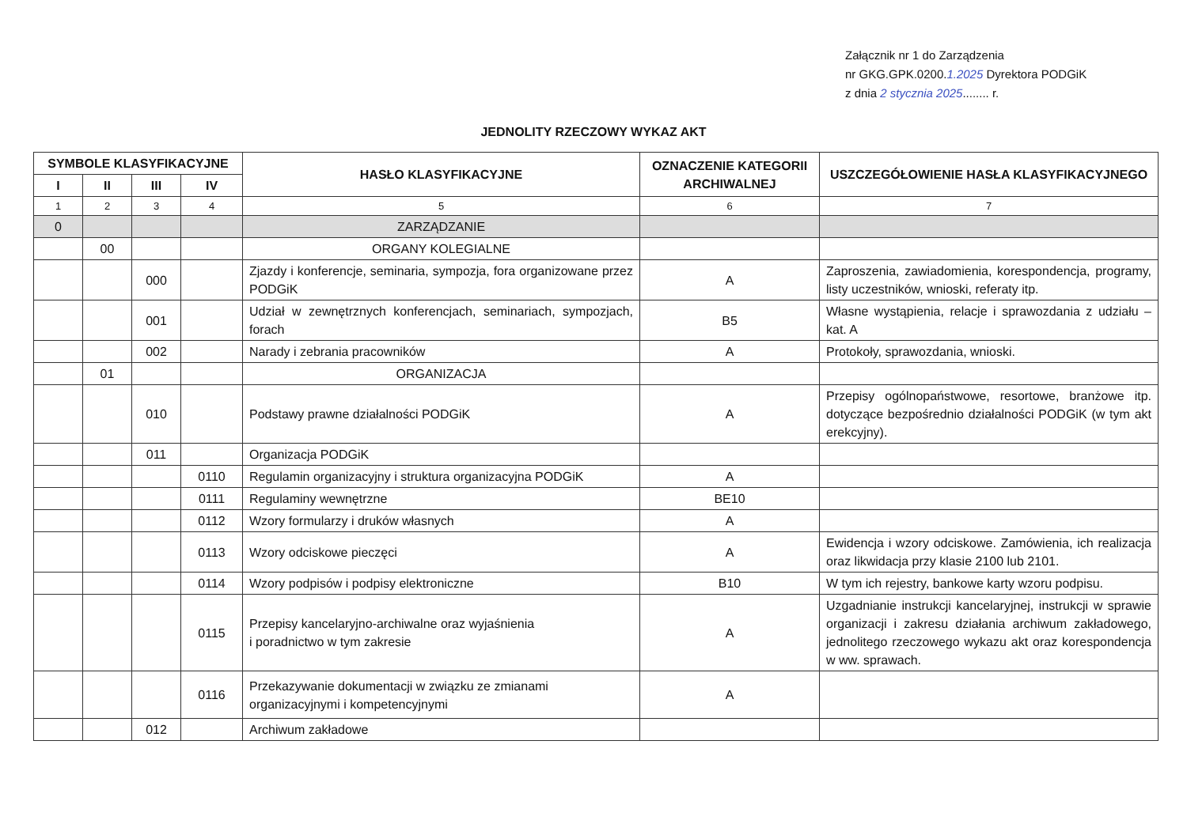Załącznik nr 1 do Zarządzenia
nr GKG.GPK.0200.1.2025 Dyrektora PODGiK
z dnia 2 stycznia 2025........ r.
JEDNOLITY RZECZOWY WYKAZ AKT
| SYMBOLE KLASYFIKACYJNE | | | | HASŁO KLASYFIKACYJNE | OZNACZENIE KATEGORII ARCHIWALNEJ | USZCZEGÓŁOWIENIE HASŁA KLASYFIKACYJNEGO |
| --- | --- | --- | --- | --- | --- | --- |
| I | II | III | IV | | | |
| 1 | 2 | 3 | 4 | 5 | 6 | 7 |
| 0 | | | | ZARZĄDZANIE | | |
| | 00 | | | ORGANY KOLEGIALNE | | |
| | | 000 | | Zjazdy i konferencje, seminaria, sympozja, fora organizowane przez PODGiK | A | Zaproszenia, zawiadomienia, korespondencja, programy, listy uczestników, wnioski, referaty itp. |
| | | 001 | | Udział w zewnętrznych konferencjach, seminariach, sympozjach, forach | B5 | Własne wystąpienia, relacje i sprawozdania z udziału – kat. A |
| | | 002 | | Narady i zebrania pracowników | A | Protokoły, sprawozdania, wnioski. |
| | 01 | | | ORGANIZACJA | | |
| | | 010 | | Podstawy prawne działalności PODGiK | A | Przepisy ogólnopaństwowe, resortowe, branżowe itp. dotyczące bezpośrednio działalności PODGiK (w tym akt erekcyjny). |
| | | 011 | | Organizacja PODGiK | | |
| | | | 0110 | Regulamin organizacyjny i struktura organizacyjna PODGiK | A | |
| | | | 0111 | Regulaminy wewnętrzne | BE10 | |
| | | | 0112 | Wzory formularzy i druków własnych | A | |
| | | | 0113 | Wzory odciskowe pieczęci | A | Ewidencja i wzory odciskowe. Zamówienia, ich realizacja oraz likwidacja przy klasie 2100 lub 2101. |
| | | | 0114 | Wzory podpisów i podpisy elektroniczne | B10 | W tym ich rejestry, bankowe karty wzoru podpisu. |
| | | | 0115 | Przepisy kancelaryjno-archiwalne oraz wyjaśnienia i poradnictwo w tym zakresie | A | Uzgadnianie instrukcji kancelaryjnej, instrukcji w sprawie organizacji i zakresu działania archiwum zakładowego, jednolitego rzeczowego wykazu akt oraz korespondencja w ww. sprawach. |
| | | | 0116 | Przekazywanie dokumentacji w związku ze zmianami organizacyjnymi i kompetencyjnymi | A | |
| | | 012 | | Archiwum zakładowe | | |